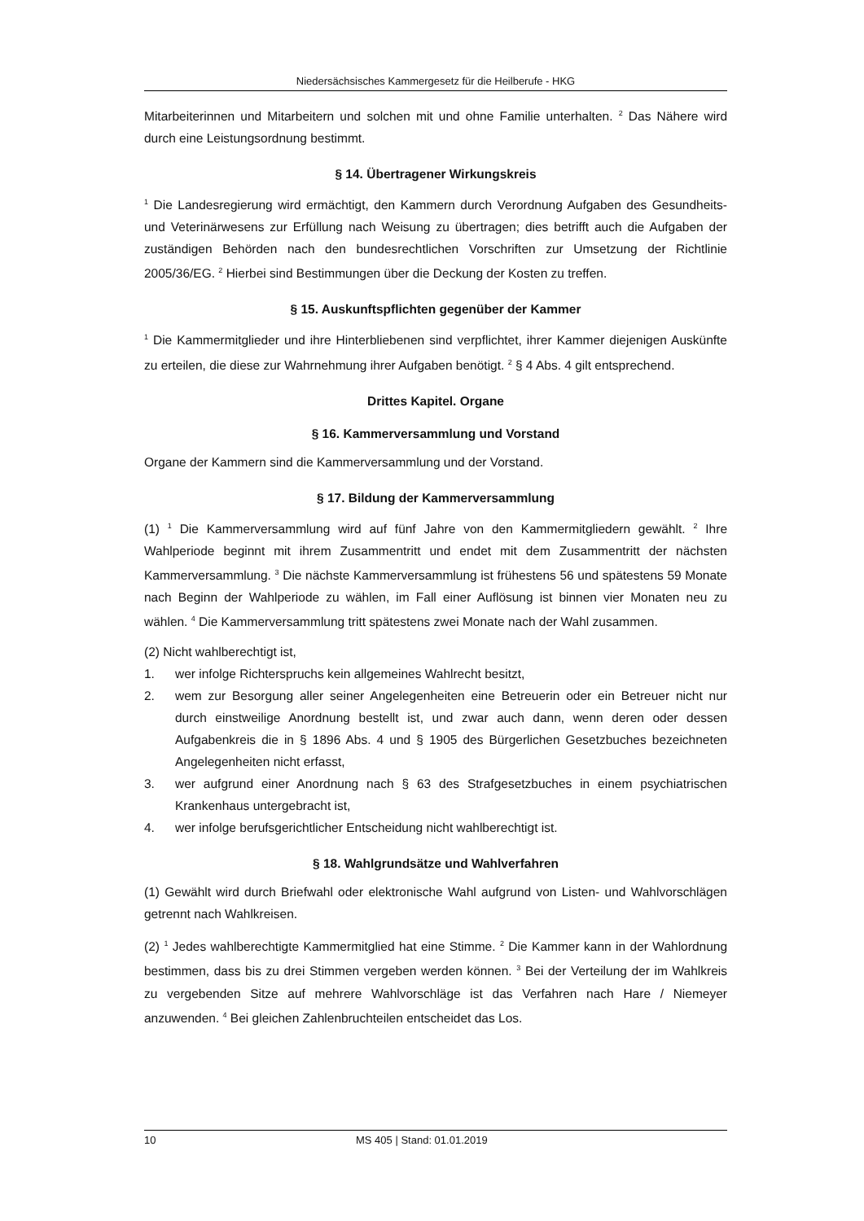Niedersächsisches Kammergesetz für die Heilberufe - HKG
Mitarbeiterinnen und Mitarbeitern und solchen mit und ohne Familie unterhalten. <sup>2</sup> Das Nähere wird durch eine Leistungsordnung bestimmt.
§ 14. Übertragener Wirkungskreis
<sup>1</sup> Die Landesregierung wird ermächtigt, den Kammern durch Verordnung Aufgaben des Gesundheits- und Veterinärwesens zur Erfüllung nach Weisung zu übertragen; dies betrifft auch die Aufgaben der zuständigen Behörden nach den bundesrechtlichen Vorschriften zur Umsetzung der Richtlinie 2005/36/EG. <sup>2</sup> Hierbei sind Bestimmungen über die Deckung der Kosten zu treffen.
§ 15. Auskunftspflichten gegenüber der Kammer
<sup>1</sup> Die Kammermitglieder und ihre Hinterbliebenen sind verpflichtet, ihrer Kammer diejenigen Auskünfte zu erteilen, die diese zur Wahrnehmung ihrer Aufgaben benötigt. <sup>2</sup> § 4 Abs. 4 gilt entsprechend.
Drittes Kapitel. Organe
§ 16. Kammerversammlung und Vorstand
Organe der Kammern sind die Kammerversammlung und der Vorstand.
§ 17. Bildung der Kammerversammlung
(1) <sup>1</sup> Die Kammerversammlung wird auf fünf Jahre von den Kammermitgliedern gewählt. <sup>2</sup> Ihre Wahlperiode beginnt mit ihrem Zusammentritt und endet mit dem Zusammentritt der nächsten Kammerversammlung. <sup>3</sup> Die nächste Kammerversammlung ist frühestens 56 und spätestens 59 Monate nach Beginn der Wahlperiode zu wählen, im Fall einer Auflösung ist binnen vier Monaten neu zu wählen. <sup>4</sup> Die Kammerversammlung tritt spätestens zwei Monate nach der Wahl zusammen.
(2) Nicht wahlberechtigt ist,
1. wer infolge Richterspruchs kein allgemeines Wahlrecht besitzt,
2. wem zur Besorgung aller seiner Angelegenheiten eine Betreuerin oder ein Betreuer nicht nur durch einstweilige Anordnung bestellt ist, und zwar auch dann, wenn deren oder dessen Aufgabenkreis die in § 1896 Abs. 4 und § 1905 des Bürgerlichen Gesetzbuches bezeichneten Angelegenheiten nicht erfasst,
3. wer aufgrund einer Anordnung nach § 63 des Strafgesetzbuches in einem psychiatrischen Krankenhaus untergebracht ist,
4. wer infolge berufsgerichtlicher Entscheidung nicht wahlberechtigt ist.
§ 18. Wahlgrundsätze und Wahlverfahren
(1) Gewählt wird durch Briefwahl oder elektronische Wahl aufgrund von Listen- und Wahlvorschlägen getrennt nach Wahlkreisen.
(2) <sup>1</sup> Jedes wahlberechtigte Kammermitglied hat eine Stimme. <sup>2</sup> Die Kammer kann in der Wahlordnung bestimmen, dass bis zu drei Stimmen vergeben werden können. <sup>3</sup> Bei der Verteilung der im Wahlkreis zu vergebenden Sitze auf mehrere Wahlvorschläge ist das Verfahren nach Hare / Niemeyer anzuwenden. <sup>4</sup> Bei gleichen Zahlenbruchteilen entscheidet das Los.
10 MS 405 | Stand: 01.01.2019